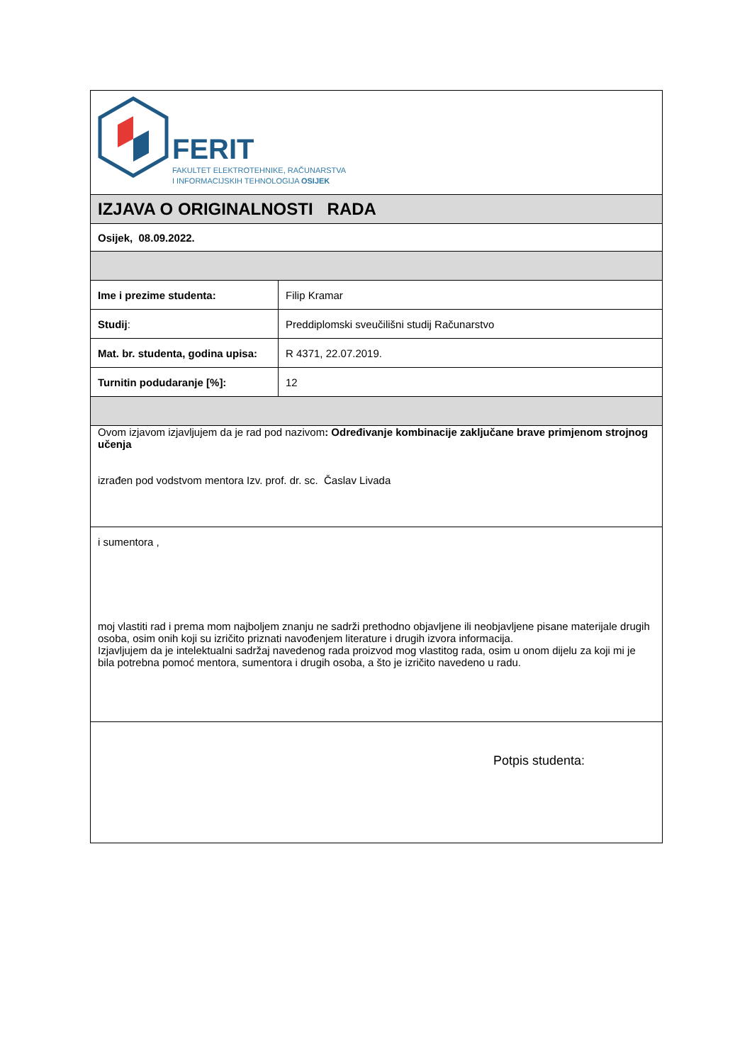| FERIT FAKULTET ELEKTROTEHNIKE, RAČUNARSTVA I INFORMACIJSKIH TEHNOLOGIJA OSIJEK | |
| IZJAVA O ORIGINALNOSTI RADA | |
| Osijek, 08.09.2022. | |
| Ime i prezime studenta: | Filip Kramar |
| Studij : | Preddiplomski sveučilišni studij Računarstvo |
| Mat. br. studenta, godina upisa: | R 4371, 22.07.2019. |
| Turnitin podudaranje [%]: | 12 |
| Ovom izjavom izjavljujem da je rad pod nazivom : Određivanje kombinacije zaključane brave primjenom strojnog učenja izrađen pod vodstvom mentora Izv. prof. dr. sc. Časlav Livada | |
| i sumentora , moj vlastiti rad i prema mom najboljem znanju ne sadrži prethodno objavljene ili neobjavljene pisane materijale drugih osoba, osim onih koji su izričito priznati navođenjem literature i drugih izvora informacija. Izjavljujem da je intelektualni sadržaj navedenog rada proizvod mog vlastitog rada, osim u onom dijelu za koji mi je bila potrebna pomoć mentora, sumentora i drugih osoba, a što je izričito navedeno u radu. | |
| Potpis studenta: | |